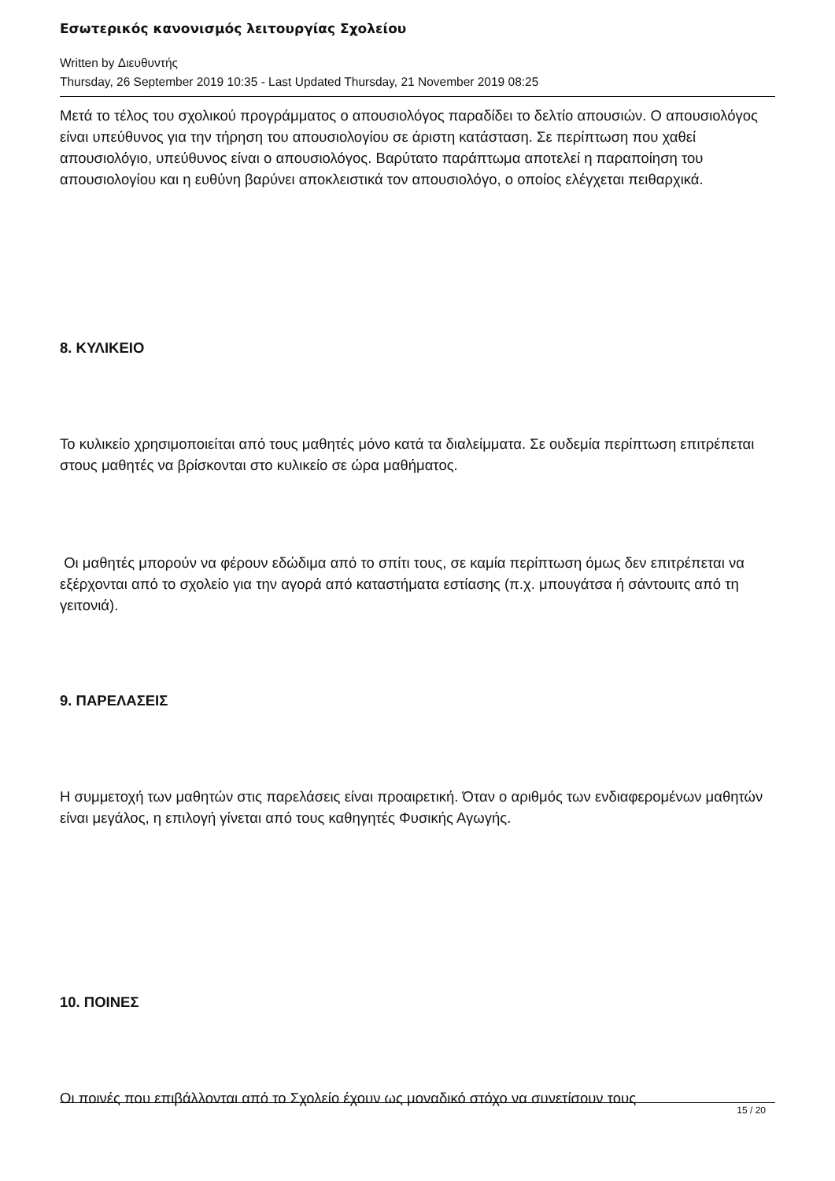Εσωτερικός κανονισμός λειτουργίας Σχολείου
Written by Διευθυντής
Thursday, 26 September 2019 10:35 - Last Updated Thursday, 21 November 2019 08:25
Μετά το τέλος του σχολικού προγράμματος ο απουσιολόγος παραδίδει το δελτίο απουσιών. Ο απουσιολόγος είναι υπεύθυνος για την τήρηση του απουσιολογίου σε άριστη κατάσταση. Σε περίπτωση που χαθεί απουσιολόγιο, υπεύθυνος είναι ο απουσιολόγος. Βαρύτατο παράπτωμα αποτελεί η παραποίηση του απουσιολογίου και η ευθύνη βαρύνει αποκλειστικά τον απουσιολόγο, ο οποίος ελέγχεται πειθαρχικά.
8. ΚΥΛΙΚΕΙΟ
Το κυλικείο χρησιμοποιείται από τους μαθητές μόνο κατά τα διαλείμματα. Σε ουδεμία περίπτωση επιτρέπεται στους μαθητές να βρίσκονται στο κυλικείο σε ώρα μαθήματος.
Οι μαθητές μπορούν να φέρουν εδώδιμα από το σπίτι τους, σε καμία περίπτωση όμως δεν επιτρέπεται να εξέρχονται από το σχολείο για την αγορά από καταστήματα εστίασης (π.χ. μπουγάτσα ή σάντουιτς από τη γειτονιά).
9. ΠΑΡΕΛΑΣΕΙΣ
Η συμμετοχή των μαθητών στις παρελάσεις είναι προαιρετική. Όταν ο αριθμός των ενδιαφερομένων μαθητών είναι μεγάλος, η επιλογή γίνεται από τους καθηγητές Φυσικής Αγωγής.
10. ΠΟΙΝΕΣ
Οι ποινές που επιβάλλονται από το Σχολείο έχουν ως μοναδικό στόχο να συνετίσουν τους
15 / 20